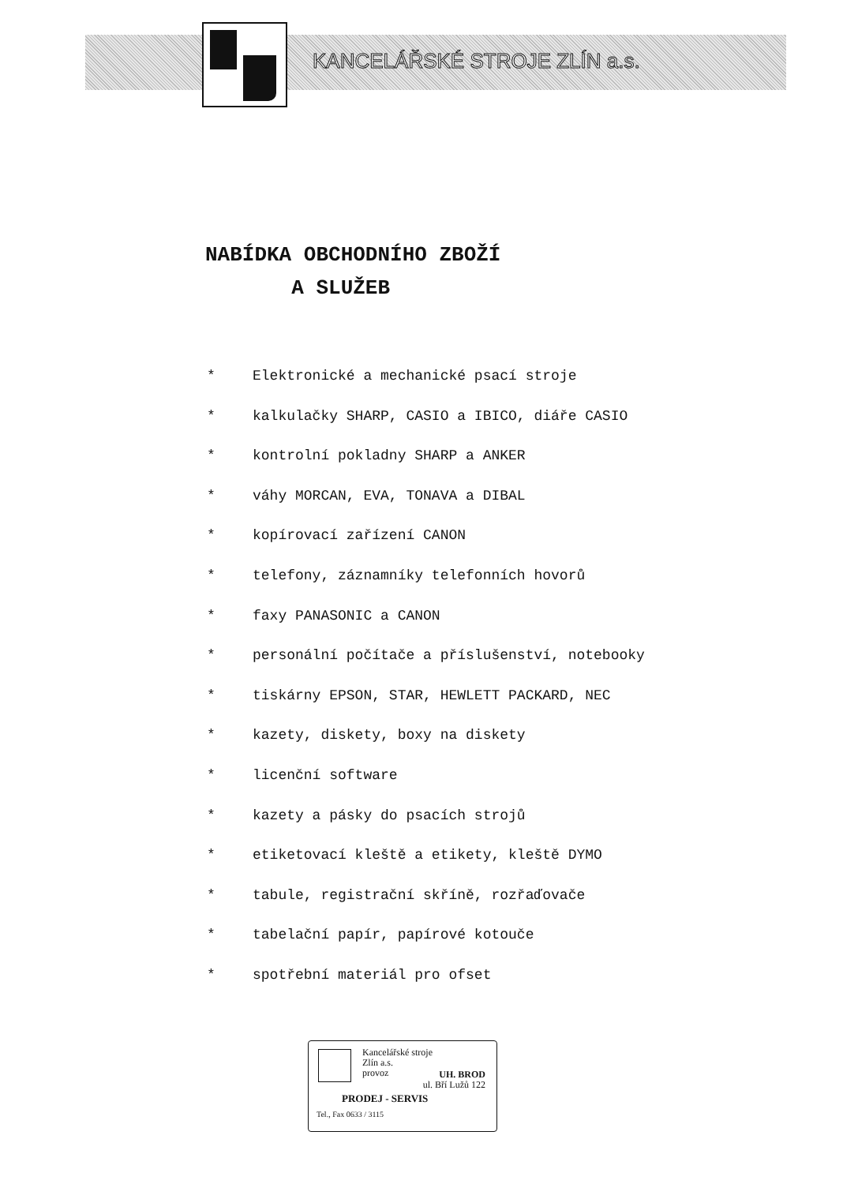KANCELÁŘSKÉ STROJE ZLÍN a.s.
NABÍDKA OBCHODNÍHO ZBOŽÍ
A SLUŽEB
* Elektronické a mechanické psací stroje
* kalkulačky SHARP, CASIO a IBICO, diáře CASIO
* kontrolní pokladny SHARP a ANKER
* váhy MORCAN, EVA, TONAVA a DIBAL
* kopírovací zařízení CANON
* telefony, záznamníky telefonních hovorů
* faxy PANASONIC a CANON
* personální počítače a příslušenství, notebooky
* tiskárny EPSON, STAR, HEWLETT PACKARD, NEC
* kazety, diskety, boxy na diskety
* licenční software
* kazety a pásky do psacích strojů
* etiketovací kleště a etikety, kleště DYMO
* tabule, registrační skříně, rozřaďovače
* tabelační papír, papírové kotouče
* spotřební materiál pro ofset
Kancelářské stroje
Zlín a.s.
provoz
UH. BROD
ul. Bří Lužů 122
PRODEJ - SERVIS
Tel., Fax 0633 / 3115